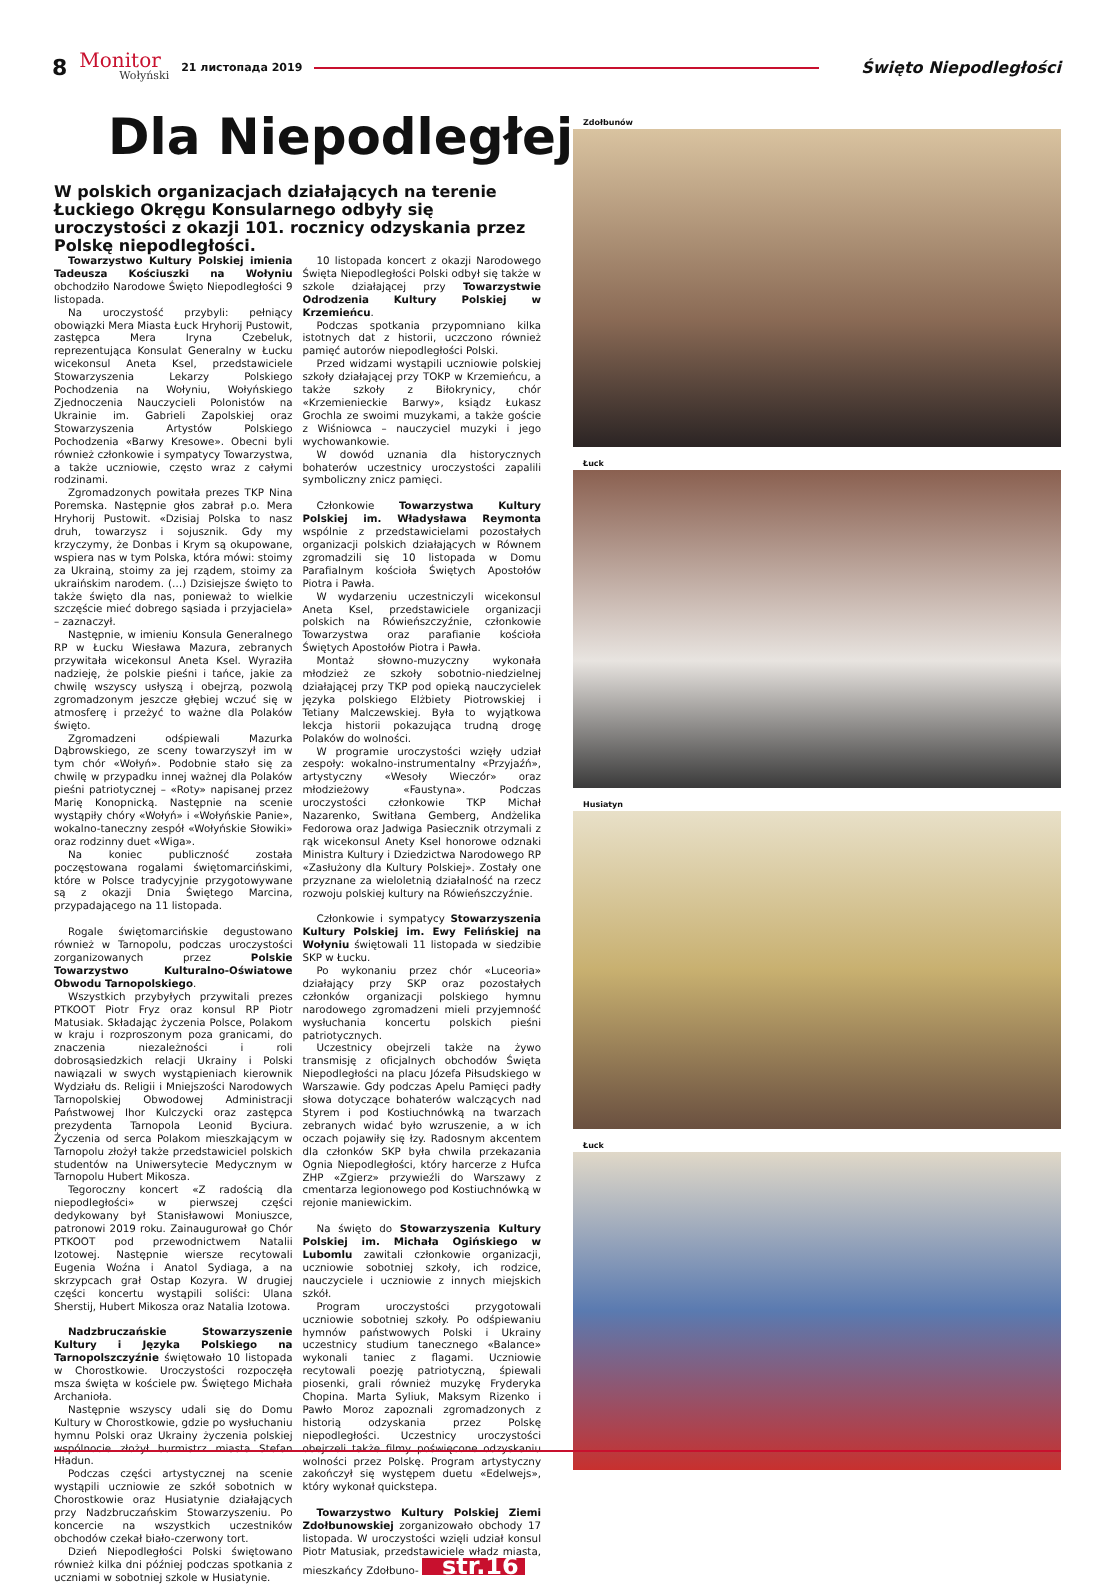8
Monitor
Wołyński
21 листопада 2019
Święto Niepodległości
Dla Niepodległej
W polskich organizacjach działających na terenie Łuckiego Okręgu Konsularnego odbyły się uroczystości z okazji 101. rocznicy odzyskania przez Polskę niepodległości.
Towarzystwo Kultury Polskiej imienia Tadeusza Kościuszki na Wołyniu obchodziło Narodowe Święto Niepodległości 9 listopada.
Na uroczystość przybyli: pełniący obowiązki Mera Miasta Łuck Hryhorij Pustowit, zastępca Mera Iryna Czebeluk, reprezentująca Konsulat Generalny w Łucku wicekonsul Aneta Ksel, przedstawiciele Stowarzyszenia Lekarzy Polskiego Pochodzenia na Wołyniu, Wołyńskiego Zjednoczenia Nauczycieli Polonistów na Ukrainie im. Gabrieli Zapolskiej oraz Stowarzyszenia Artystów Polskiego Pochodzenia «Barwy Kresowe». Obecni byli również członkowie i sympatycy Towarzystwa, a także uczniowie, często wraz z całymi rodzinami.
Zgromadzonych powitała prezes TKP Nina Poremska. Następnie głos zabrał p.o. Mera Hryhorij Pustowit. «Dzisiaj Polska to nasz druh, towarzysz i sojusznik. Gdy my krzyczymy, że Donbas i Krym są okupowane, wspiera nas w tym Polska, która mówi: stoimy za Ukrainą, stoimy za jej rządem, stoimy za ukraińskim narodem. (…) Dzisiejsze święto to także święto dla nas, ponieważ to wielkie szczęście mieć dobrego sąsiada i przyjaciela» – zaznaczył.
Następnie, w imieniu Konsula Generalnego RP w Łucku Wiesława Mazura, zebranych przywitała wicekonsul Aneta Ksel. Wyraziła nadzieję, że polskie pieśni i tańce, jakie za chwilę wszyscy usłyszą i obejrzą, pozwolą zgromadzonym jeszcze głębiej wczuć się w atmosferę i przeżyć to ważne dla Polaków święto.
Zgromadzeni odśpiewali Mazurka Dąbrowskiego, ze sceny towarzyszył im w tym chór «Wołyń». Podobnie stało się za chwilę w przypadku innej ważnej dla Polaków pieśni patriotycznej – «Roty» napisanej przez Marię Konopnicką. Następnie na scenie wystąpiły chóry «Wołyń» i «Wołyńskie Panie», wokalno-taneczny zespół «Wołyńskie Słowiki» oraz rodzinny duet «Wiga».
Na koniec publiczność została poczęstowana rogalami świętomarcińskimi, które w Polsce tradycyjnie przygotowywane są z okazji Dnia Świętego Marcina, przypadającego na 11 listopada.
Rogale świętomarcińskie degustowano również w Tarnopolu, podczas uroczystości zorganizowanych przez Polskie Towarzystwo Kulturalno-Oświatowe Obwodu Tarnopolskiego.
Wszystkich przybyłych przywitali prezes PTKOOT Piotr Fryz oraz konsul RP Piotr Matusiak. Składając życzenia Polsce, Polakom w kraju i rozproszonym poza granicami, do znaczenia niezależności i roli dobrosąsiedzkich relacji Ukrainy i Polski nawiązali w swych wystąpieniach kierownik Wydziału ds. Religii i Mniejszości Narodowych Tarnopolskiej Obwodowej Administracji Państwowej Ihor Kulczycki oraz zastępca prezydenta Tarnopola Leonid Byciura. Życzenia od serca Polakom mieszkającym w Tarnopolu złożył także przedstawiciel polskich studentów na Uniwersytecie Medycznym w Tarnopolu Hubert Mikosza.
Tegoroczny koncert «Z radością dla niepodległości» w pierwszej części dedykowany był Stanisławowi Moniuszce, patronowi 2019 roku. Zainaugurował go Chór PTKOOT pod przewodnictwem Natalii Izotowej. Następnie wiersze recytowali Eugenia Woźna i Anatol Sydiaga, a na skrzypcach grał Ostap Kozyra. W drugiej części koncertu wystąpili soliści: Ulana Sherstij, Hubert Mikosza oraz Natalia Izotowa.
Nadzbruczańskie Stowarzyszenie Kultury i Języka Polskiego na Tarnopolszczyźnie świętowało 10 listopada w Chorostkowie. Uroczystości rozpoczęła msza święta w kościele pw. Świętego Michała Archanioła.
Następnie wszyscy udali się do Domu Kultury w Chorostkowie, gdzie po wysłuchaniu hymnu Polski oraz Ukrainy życzenia polskiej wspólnocie złożył burmistrz miasta Stefan Hładun.
Podczas części artystycznej na scenie wystąpili uczniowie ze szkół sobotnich w Chorostkowie oraz Husiatynie działających przy Nadzbruczańskim Stowarzyszeniu. Po koncercie na wszystkich uczestników obchodów czekał biało-czerwony tort.
Dzień Niepodległości Polski świętowano również kilka dni później podczas spotkania z uczniami w sobotniej szkole w Husiatynie.
10 listopada koncert z okazji Narodowego Święta Niepodległości Polski odbył się także w szkole działającej przy Towarzystwie Odrodzenia Kultury Polskiej w Krzemieńcu.
Podczas spotkania przypomniano kilka istotnych dat z historii, uczczono również pamięć autorów niepodległości Polski.
Przed widzami wystąpili uczniowie polskiej szkoły działającej przy TOKP w Krzemieńcu, a także szkoły z Biłokrynicy, chór «Krzemienieckie Barwy», ksiądz Łukasz Grochla ze swoimi muzykami, a także goście z Wiśniowca – nauczyciel muzyki i jego wychowankowie.
W dowód uznania dla historycznych bohaterów uczestnicy uroczystości zapalili symboliczny znicz pamięci.
Członkowie Towarzystwa Kultury Polskiej im. Władysława Reymonta wspólnie z przedstawicielami pozostałych organizacji polskich działających w Równem zgromadzili się 10 listopada w Domu Parafialnym kościoła Świętych Apostołów Piotra i Pawła.
W wydarzeniu uczestniczyli wicekonsul Aneta Ksel, przedstawiciele organizacji polskich na Rówieńszczyźnie, członkowie Towarzystwa oraz parafianie kościoła Świętych Apostołów Piotra i Pawła.
Montaż słowno-muzyczny wykonała młodzież ze szkoły sobotnio-niedzielnej działającej przy TKP pod opieką nauczycielek języka polskiego Elżbiety Piotrowskiej i Tetiany Malczewskiej. Była to wyjątkowa lekcja historii pokazująca trudną drogę Polaków do wolności.
W programie uroczystości wzięły udział zespoły: wokalno-instrumentalny «Przyjaźń», artystyczny «Wesoły Wieczór» oraz młodzieżowy «Faustyna». Podczas uroczystości członkowie TKP Michał Nazarenko, Switłana Gemberg, Andżelika Fedorowa oraz Jadwiga Pasiecznik otrzymali z rąk wicekonsul Anety Ksel honorowe odznaki Ministra Kultury i Dziedzictwa Narodowego RP «Zasłużony dla Kultury Polskiej». Zostały one przyznane za wieloletnią działalność na rzecz rozwoju polskiej kultury na Rówieńszczyźnie.
Członkowie i sympatycy Stowarzyszenia Kultury Polskiej im. Ewy Felińskiej na Wołyniu świętowali 11 listopada w siedzibie SKP w Łucku.
Po wykonaniu przez chór «Luceoria» działający przy SKP oraz pozostałych członków organizacji polskiego hymnu narodowego zgromadzeni mieli przyjemność wysłuchania koncertu polskich pieśni patriotycznych.
Uczestnicy obejrzeli także na żywo transmisję z oficjalnych obchodów Święta Niepodległości na placu Józefa Piłsudskiego w Warszawie. Gdy podczas Apelu Pamięci padły słowa dotyczące bohaterów walczących nad Styrem i pod Kostiuchnówką na twarzach zebranych widać było wzruszenie, a w ich oczach pojawiły się łzy. Radosnym akcentem dla członków SKP była chwila przekazania Ognia Niepodległości, który harcerze z Hufca ZHP «Zgierz» przywieźli do Warszawy z cmentarza legionowego pod Kostiuchnówką w rejonie maniewickim.
Na święto do Stowarzyszenia Kultury Polskiej im. Michała Ogińskiego w Lubomlu zawitali członkowie organizacji, uczniowie sobotniej szkoły, ich rodzice, nauczyciele i uczniowie z innych miejskich szkół.
Program uroczystości przygotowali uczniowie sobotniej szkoły. Po odśpiewaniu hymnów państwowych Polski i Ukrainy uczestnicy studium tanecznego «Balance» wykonali taniec z flagami. Uczniowie recytowali poezję patriotyczną, śpiewali piosenki, grali również muzykę Fryderyka Chopina. Marta Syliuk, Maksym Rizenko i Pawło Moroz zapoznali zgromadzonych z historią odzyskania przez Polskę niepodległości. Uczestnicy uroczystości obejrzeli także filmy poświęcone odzyskaniu wolności przez Polskę. Program artystyczny zakończył się występem duetu «Edelwejs», który wykonał quickstepa.
Towarzystwo Kultury Polskiej Ziemi Zdołbunowskiej zorganizowało obchody 17 listopada. W uroczystości wzięli udział konsul Piotr Matusiak, przedstawiciele władz miasta, mieszkańcy Zdołbuno- str.16
Zdołbunów
Łuck
Husiatyn
Łuck